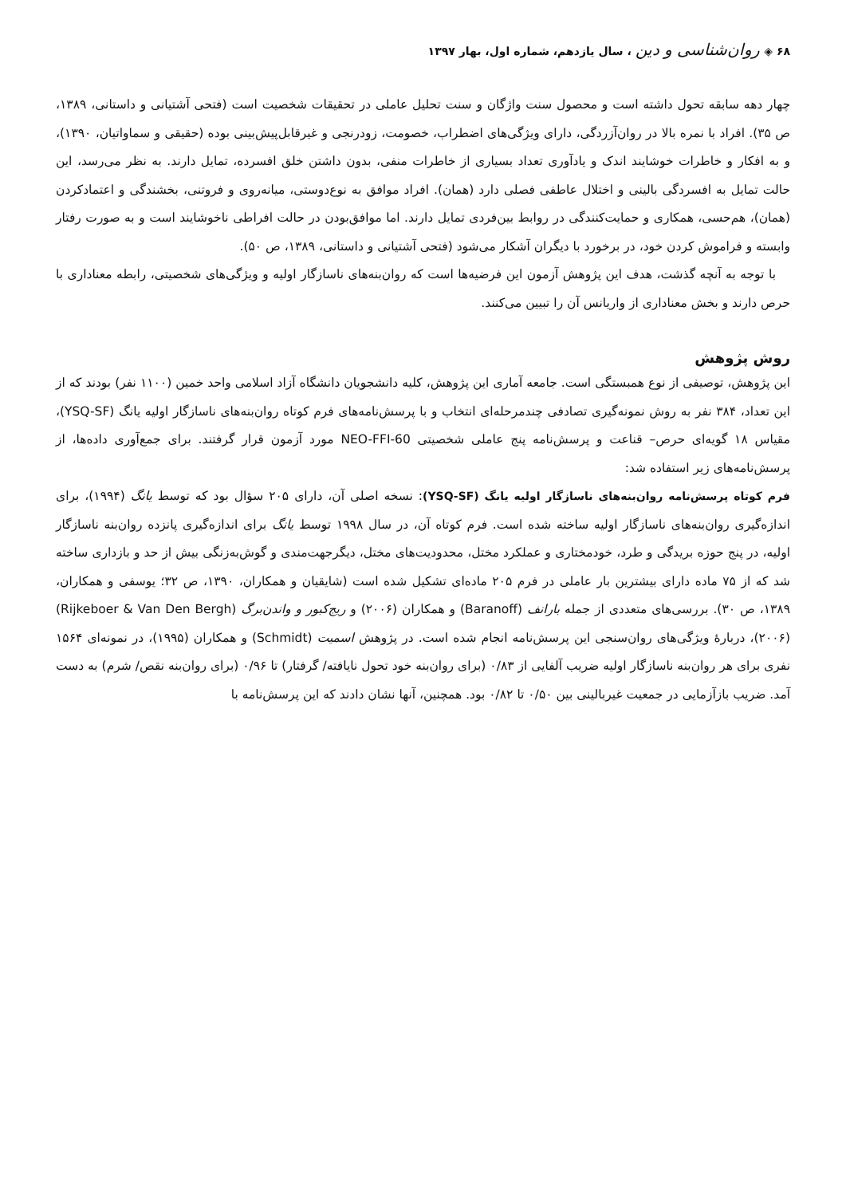۶۸ ◈ روان‌شناسی و دین ، سال یازدهم، شماره اول، بهار ۱۳۹۷
چهار دهه سابقه تحول داشته است و محصول سنت واژگان و سنت تحلیل عاملی در تحقیقات شخصیت است (فتحی آشتیانی و داستانی، ۱۳۸۹، ص ۳۵). افراد با نمره بالا در روان‌آزردگی، دارای ویژگی‌های اضطراب، خصومت، زودرنجی و غیرقابل‌پیش‌بینی بوده (حقیقی و سماواتیان، ۱۳۹۰)، و به افکار و خاطرات خوشایند اندک و یادآوری تعداد بسیاری از خاطرات منفی، بدون داشتن خلق افسرده، تمایل دارند. به نظر می‌رسد، این حالت تمایل به افسردگی بالینی و اختلال عاطفی فصلی دارد (همان). افراد موافق به نوع‌دوستی، میانه‌روی و فروتنی، بخشندگی و اعتمادکردن (همان)، هم‌حسی، همکاری و حمایت‌کنندگی در روابط بین‌فردی تمایل دارند. اما موافق‌بودن در حالت افراطی ناخوشایند است و به صورت رفتار وابسته و فراموش کردن خود، در برخورد با دیگران آشکار می‌شود (فتحی آشتیانی و داستانی، ۱۳۸۹، ص ۵۰).
با توجه به آنچه گذشت، هدف این پژوهش آزمون این فرضیه‌ها است که روان‌بنه‌های ناسازگار اولیه و ویژگی‌های شخصیتی، رابطه معناداری با حرص دارند و بخش معناداری از واریانس آن را تبیین می‌کنند.
روش پژوهش
این پژوهش، توصیفی از نوع همبستگی است. جامعه آماری این پژوهش، کلیه دانشجویان دانشگاه آزاد اسلامی واحد خمین (۱۱۰۰ نفر) بودند که از این تعداد، ۳۸۴ نفر به روش نمونه‌گیری تصادفی چندمرحله‌ای انتخاب و با پرسش‌نامه‌های فرم کوتاه روان‌بنه‌های ناسازگار اولیه یانگ (YSQ-SF)، مقیاس ۱۸ گویه‌ای حرص– قناعت و پرسش‌نامه پنج عاملی شخصیتی NEO-FFI-60 مورد آزمون قرار گرفتند. برای جمع‌آوری داده‌ها، از پرسش‌نامه‌های زیر استفاده شد:
فرم کوتاه پرسش‌نامه روان‌بنه‌های ناسازگار اولیه یانگ (YSQ-SF): نسخه اصلی آن، دارای ۲۰۵ سؤال بود که توسط یانگ (۱۹۹۴)، برای اندازه‌گیری روان‌بنه‌های ناسازگار اولیه ساخته شده است. فرم کوتاه آن، در سال ۱۹۹۸ توسط یانگ برای اندازه‌گیری پانزده روان‌بنه ناسازگار اولیه، در پنج حوزه بریدگی و طرد، خودمختاری و عملکرد مختل، محدودیت‌های مختل، دیگرجهت‌مندی و گوش‌به‌زنگی بیش از حد و بازداری ساخته شد که از ۷۵ ماده دارای بیشترین بار عاملی در فرم ۲۰۵ ماده‌ای تشکیل شده است (شایقیان و همکاران، ۱۳۹۰، ص ۳۲؛ یوسفی و همکاران، ۱۳۸۹، ص ۳۰). بررسی‌های متعددی از جمله بارانف (Baranoff) و همکاران (۲۰۰۶) و ریج‌کبور و واندن‌برگ (Rijkeboer & Van Den Bergh) (۲۰۰۶)، دربارهٔ ویژگی‌های روان‌سنجی این پرسش‌نامه انجام شده است. در پژوهش اسمیت (Schmidt) و همکاران (۱۹۹۵)، در نمونه‌ای ۱۵۶۴ نفری برای هر روان‌بنه ناسازگار اولیه ضریب آلفایی از ۰/۸۳ (برای روان‌بنه خود تحول نایافته/ گرفتار) تا ۰/۹۶ (برای روان‌بنه نقص/ شرم) به دست آمد. ضریب بازآزمایی در جمعیت غیربالینی بین ۰/۵۰ تا ۰/۸۲ بود. همچنین، آنها نشان دادند که این پرسش‌نامه با